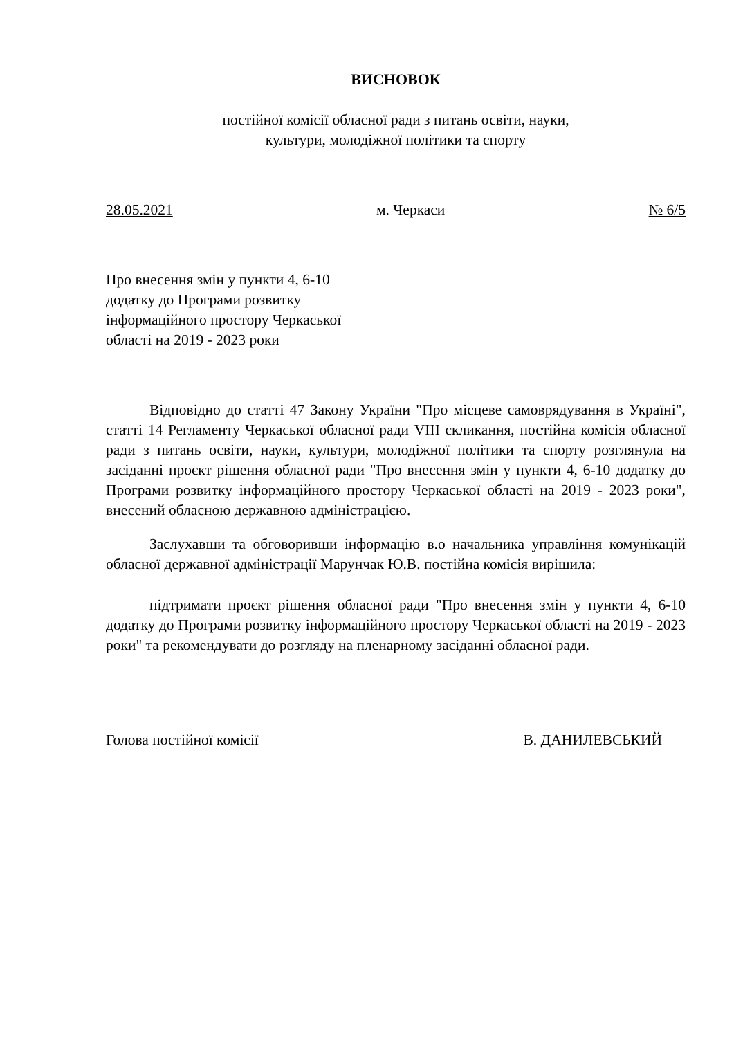ВИСНОВОК
постійної комісії обласної ради з питань освіти, науки,
культури, молодіжної політики та спорту
28.05.2021 м. Черкаси № 6/5
Про внесення змін у пункти 4, 6-10
додатку до Програми розвитку
інформаційного простору Черкаської
області на 2019 - 2023 роки
Відповідно до статті 47 Закону України "Про місцеве самоврядування в Україні", статті 14 Регламенту Черкаської обласної ради VIII скликання, постійна комісія обласної ради з питань освіти, науки, культури, молодіжної політики та спорту розглянула на засіданні проєкт рішення обласної ради "Про внесення змін у пункти 4, 6-10 додатку до Програми розвитку інформаційного простору Черкаської області на 2019 - 2023 роки", внесений обласною державною адміністрацією.
Заслухавши та обговоривши інформацію в.о начальника управління комунікацій обласної державної адміністрації Марунчак Ю.В. постійна комісія вирішила:
підтримати проєкт рішення обласної ради "Про внесення змін у пункти 4, 6-10 додатку до Програми розвитку інформаційного простору Черкаської області на 2019 - 2023 роки" та рекомендувати до розгляду на пленарному засіданні обласної ради.
Голова постійної комісії В. ДАНИЛЕВСЬКИЙ